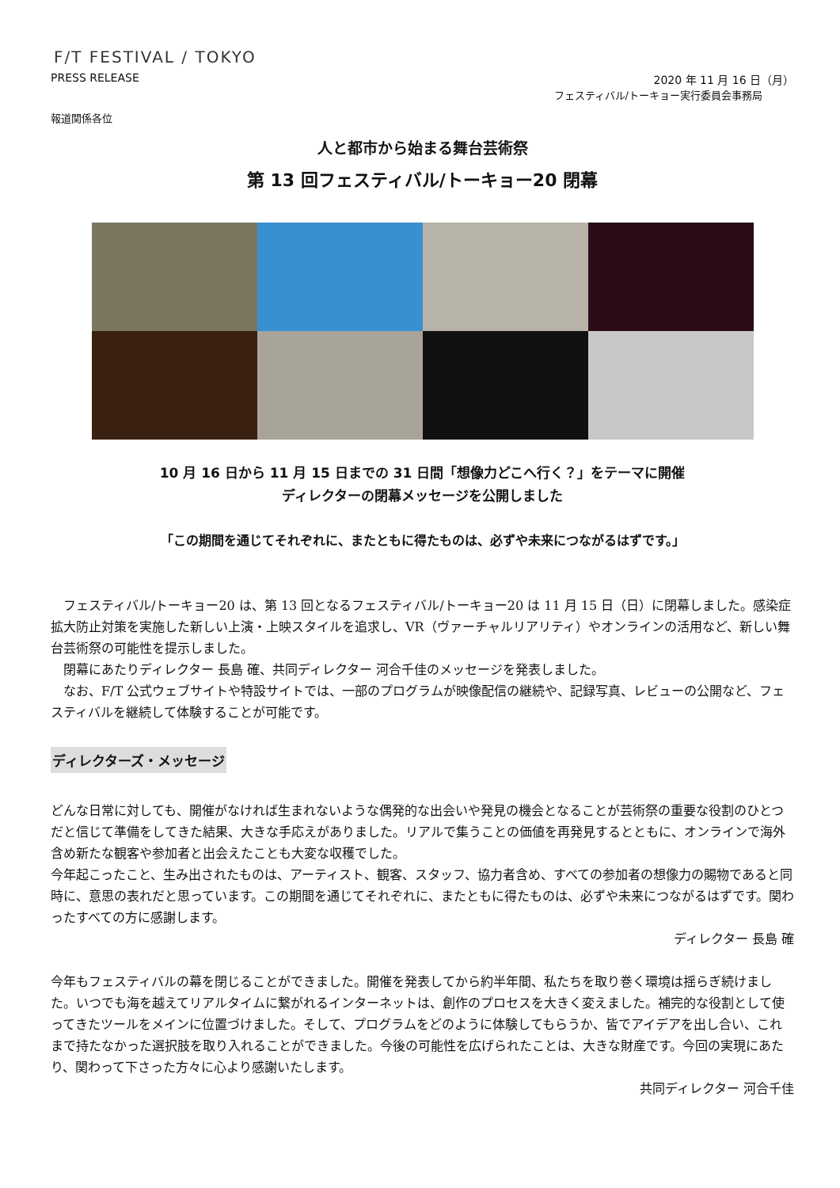F/T FESTIVAL / TOKYO
PRESS RELEASE 2020 年 11 月 16 日（月）
フェスティバル/トーキョー実行委員会事務局
報道関係各位
人と都市から始まる舞台芸術祭
第 13 回フェスティバル/トーキョー20 閉幕
10 月 16 日から 11 月 15 日までの 31 日間「想像力どこへ行く？」をテーマに開催
ディレクターの閉幕メッセージを公開しました
「この期間を通じてそれぞれに、またともに得たものは、必ずや未来につながるはずです。」
　フェスティバル/トーキョー20 は、第 13 回となるフェスティバル/トーキョー20 は 11 月 15 日（日）に閉幕しました。感染症拡大防止対策を実施した新しい上演・上映スタイルを追求し、VR（ヴァーチャルリアリティ）やオンラインの活用など、新しい舞台芸術祭の可能性を提示しました。
　閉幕にあたりディレクター 長島 確、共同ディレクター 河合千佳のメッセージを発表しました。
　なお、F/T 公式ウェブサイトや特設サイトでは、一部のプログラムが映像配信の継続や、記録写真、レビューの公開など、フェスティバルを継続して体験することが可能です。
ディレクターズ・メッセージ
どんな日常に対しても、開催がなければ生まれないような偶発的な出会いや発見の機会となることが芸術祭の重要な役割のひとつだと信じて準備をしてきた結果、大きな手応えがありました。リアルで集うことの価値を再発見するとともに、オンラインで海外含め新たな観客や参加者と出会えたことも大変な収穫でした。
今年起こったこと、生み出されたものは、アーティスト、観客、スタッフ、協力者含め、すべての参加者の想像力の賜物であると同時に、意思の表れだと思っています。この期間を通じてそれぞれに、またともに得たものは、必ずや未来につながるはずです。関わったすべての方に感謝します。
ディレクター 長島 確
今年もフェスティバルの幕を閉じることができました。開催を発表してから約半年間、私たちを取り巻く環境は揺らぎ続けました。いつでも海を越えてリアルタイムに繋がれるインターネットは、創作のプロセスを大きく変えました。補完的な役割として使ってきたツールをメインに位置づけました。そして、プログラムをどのように体験してもらうか、皆でアイデアを出し合い、これまで持たなかった選択肢を取り入れることができました。今後の可能性を広げられたことは、大きな財産です。今回の実現にあたり、関わって下さった方々に心より感謝いたします。
共同ディレクター 河合千佳